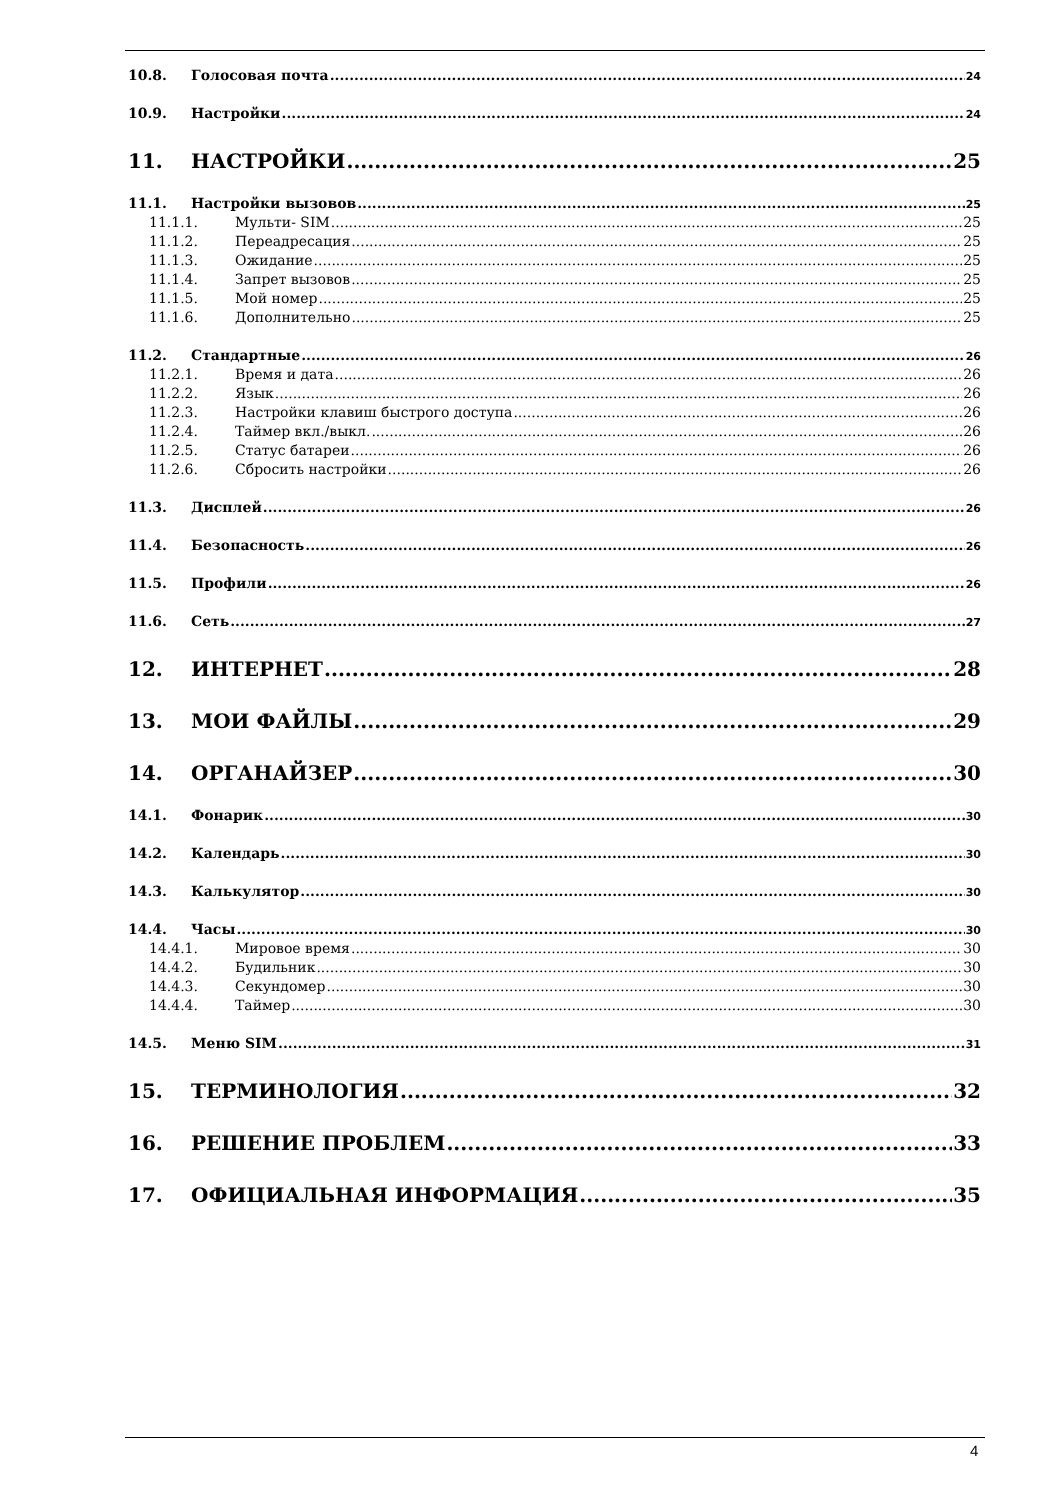10.8. Голосовая почта 24
10.9. Настройки 24
11. НАСТРОЙКИ 25
11.1. Настройки вызовов 25
11.1.1. Мульти- SIM 25
11.1.2. Переадресация 25
11.1.3. Ожидание 25
11.1.4. Запрет вызовов 25
11.1.5. Мой номер 25
11.1.6. Дополнительно 25
11.2. Стандартные 26
11.2.1. Время и дата 26
11.2.2. Язык 26
11.2.3. Настройки клавиш быстрого доступа 26
11.2.4. Таймер вкл./выкл. 26
11.2.5. Статус батареи 26
11.2.6. Сбросить настройки 26
11.3. Дисплей 26
11.4. Безопасность 26
11.5. Профили 26
11.6. Сеть 27
12. ИНТЕРНЕТ 28
13. МОИ ФАЙЛЫ 29
14. ОРГАНАЙЗЕР 30
14.1. Фонарик 30
14.2. Календарь 30
14.3. Калькулятор 30
14.4. Часы 30
14.4.1. Мировое время 30
14.4.2. Будильник 30
14.4.3. Секундомер 30
14.4.4. Таймер 30
14.5. Меню SIM 31
15. ТЕРМИНОЛОГИЯ 32
16. РЕШЕНИЕ ПРОБЛЕМ 33
17. ОФИЦИАЛЬНАЯ ИНФОРМАЦИЯ 35
4